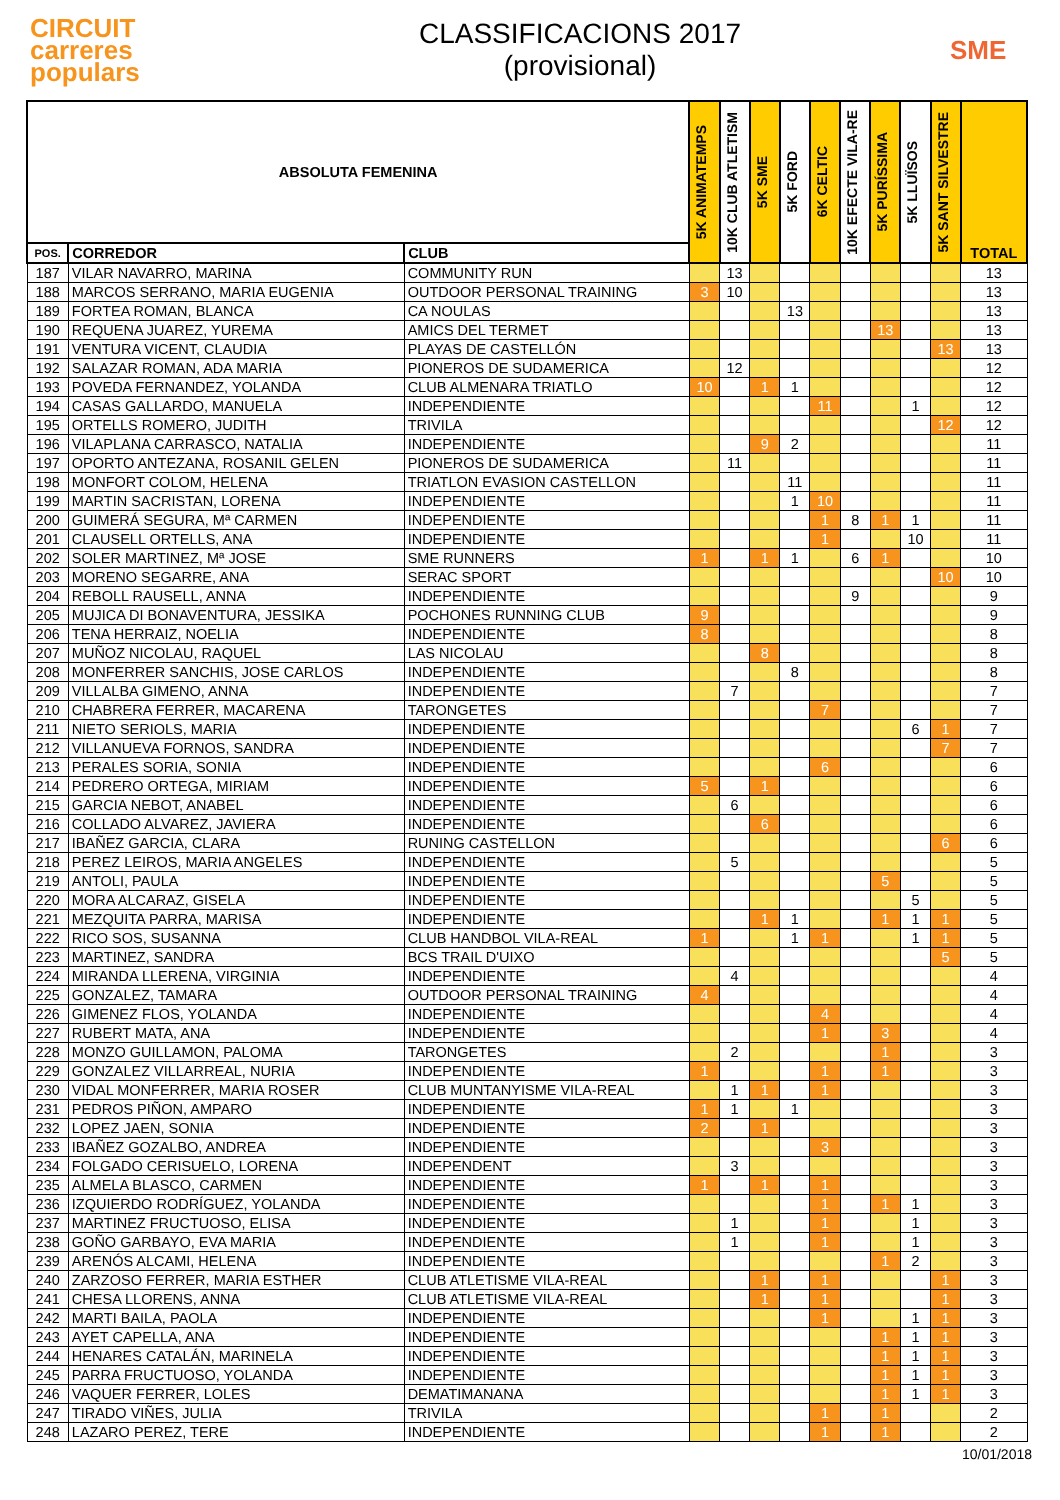CIRCUIT
carreres
populars
CLASSIFICACIONS 2017
(provisional)
SME
| ABSOLUTA FEMENINA | | | 5K ANIMATEMPS | 10K CLUB ATLETISM | 5K SME | 5K FORD | 6K CELTIC | 10K EFECTE VILA-RE | 5K PURÍSSIMA | 5K LLUÏSOS | 5K SANT SILVESTRE | TOTAL |
| --- | --- | --- | --- | --- | --- | --- | --- | --- | --- | --- | --- | --- |
| POS. | CORREDOR | CLUB | | | | | | | | | | |
| 187 | VILAR NAVARRO, MARINA | COMMUNITY RUN | | 13 | | | | | | | | 13 |
| 188 | MARCOS SERRANO, MARIA EUGENIA | OUTDOOR PERSONAL TRAINING | 3 | 10 | | | | | | | | 13 |
| 189 | FORTEA ROMAN, BLANCA | CA NOULAS | | | | 13 | | | | | | 13 |
| 190 | REQUENA JUAREZ, YUREMA | AMICS DEL TERMET | | | | | | | 13 | | | 13 |
| 191 | VENTURA VICENT, CLAUDIA | PLAYAS DE CASTELLÓN | | | | | | | | | 13 | 13 |
| 192 | SALAZAR ROMAN, ADA MARIA | PIONEROS DE SUDAMERICA | | 12 | | | | | | | | 12 |
| 193 | POVEDA FERNANDEZ, YOLANDA | CLUB ALMENARA TRIATLO | 10 | | 1 | 1 | | | | | | 12 |
| 194 | CASAS GALLARDO, MANUELA | INDEPENDIENTE | | | | | 11 | | | 1 | | 12 |
| 195 | ORTELLS ROMERO, JUDITH | TRIVILA | | | | | | | | | 12 | 12 |
| 196 | VILAPLANA CARRASCO, NATALIA | INDEPENDIENTE | | | 9 | 2 | | | | | | 11 |
| 197 | OPORTO ANTEZANA, ROSANIL GELEN | PIONEROS DE SUDAMERICA | | 11 | | | | | | | | 11 |
| 198 | MONFORT COLOM, HELENA | TRIATLON EVASION CASTELLON | | | | 11 | | | | | | 11 |
| 199 | MARTIN SACRISTAN, LORENA | INDEPENDIENTE | | | | 1 | 10 | | | | | 11 |
| 200 | GUIMERÁ SEGURA, Mª CARMEN | INDEPENDIENTE | | | | | 1 | 8 | 1 | 1 | | 11 |
| 201 | CLAUSELL ORTELLS, ANA | INDEPENDIENTE | | | | | 1 | | | 10 | | 11 |
| 202 | SOLER MARTINEZ, Mª JOSE | SME RUNNERS | 1 | | 1 | 1 | | 6 | 1 | | | 10 |
| 203 | MORENO SEGARRE, ANA | SERAC SPORT | | | | | | | | | 10 | 10 |
| 204 | REBOLL RAUSELL, ANNA | INDEPENDIENTE | | | | | | 9 | | | | 9 |
| 205 | MUJICA DI BONAVENTURA, JESSIKA | POCHONES RUNNING CLUB | 9 | | | | | | | | | 9 |
| 206 | TENA HERRAIZ, NOELIA | INDEPENDIENTE | 8 | | | | | | | | | 8 |
| 207 | MUÑOZ NICOLAU, RAQUEL | LAS NICOLAU | | | 8 | | | | | | | 8 |
| 208 | MONFERRER SANCHIS, JOSE CARLOS | INDEPENDIENTE | | | | 8 | | | | | | 8 |
| 209 | VILLALBA GIMENO, ANNA | INDEPENDIENTE | | 7 | | | | | | | | 7 |
| 210 | CHABRERA FERRER, MACARENA | TARONGETES | | | | | 7 | | | | | 7 |
| 211 | NIETO SERIOLS, MARIA | INDEPENDIENTE | | | | | | | | 6 | 1 | 7 |
| 212 | VILLANUEVA FORNOS, SANDRA | INDEPENDIENTE | | | | | | | | | 7 | 7 |
| 213 | PERALES SORIA, SONIA | INDEPENDIENTE | | | | | 6 | | | | | 6 |
| 214 | PEDRERO ORTEGA, MIRIAM | INDEPENDIENTE | 5 | | 1 | | | | | | | 6 |
| 215 | GARCIA NEBOT, ANABEL | INDEPENDIENTE | | 6 | | | | | | | | 6 |
| 216 | COLLADO ALVAREZ, JAVIERA | INDEPENDIENTE | | | 6 | | | | | | | 6 |
| 217 | IBAÑEZ GARCIA, CLARA | RUNING CASTELLON | | | | | | | | | 6 | 6 |
| 218 | PEREZ LEIROS, MARIA ANGELES | INDEPENDIENTE | | 5 | | | | | | | | 5 |
| 219 | ANTOLI, PAULA | INDEPENDIENTE | | | | | | | 5 | | | 5 |
| 220 | MORA ALCARAZ, GISELA | INDEPENDIENTE | | | | | | | | 5 | | 5 |
| 221 | MEZQUITA PARRA, MARISA | INDEPENDIENTE | | | 1 | 1 | | | 1 | 1 | 1 | 5 |
| 222 | RICO SOS, SUSANNA | CLUB HANDBOL VILA-REAL | 1 | | | 1 | 1 | | | 1 | 1 | 5 |
| 223 | MARTINEZ, SANDRA | BCS TRAIL D'UIXO | | | | | | | | | 5 | 5 |
| 224 | MIRANDA LLERENA, VIRGINIA | INDEPENDIENTE | | 4 | | | | | | | | 4 |
| 225 | GONZALEZ, TAMARA | OUTDOOR PERSONAL TRAINING | 4 | | | | | | | | | 4 |
| 226 | GIMENEZ FLOS, YOLANDA | INDEPENDIENTE | | | | | 4 | | | | | 4 |
| 227 | RUBERT MATA, ANA | INDEPENDIENTE | | | | | 1 | | 3 | | | 4 |
| 228 | MONZO GUILLAMON, PALOMA | TARONGETES | | 2 | | | | | 1 | | | 3 |
| 229 | GONZALEZ VILLARREAL, NURIA | INDEPENDIENTE | 1 | | | | 1 | | 1 | | | 3 |
| 230 | VIDAL MONFERRER, MARIA ROSER | CLUB MUNTANYISME VILA-REAL | | 1 | 1 | | 1 | | | | | 3 |
| 231 | PEDROS PIÑON, AMPARO | INDEPENDIENTE | 1 | 1 | | 1 | | | | | | 3 |
| 232 | LOPEZ JAEN, SONIA | INDEPENDIENTE | 2 | | 1 | | | | | | | 3 |
| 233 | IBAÑEZ GOZALBO, ANDREA | INDEPENDIENTE | | | | | 3 | | | | | 3 |
| 234 | FOLGADO CERISUELO, LORENA | INDEPENDENT | | 3 | | | | | | | | 3 |
| 235 | ALMELA BLASCO, CARMEN | INDEPENDIENTE | 1 | | 1 | | 1 | | | | | 3 |
| 236 | IZQUIERDO RODRÍGUEZ, YOLANDA | INDEPENDIENTE | | | | | 1 | | 1 | 1 | | 3 |
| 237 | MARTINEZ FRUCTUOSO, ELISA | INDEPENDIENTE | | 1 | | | 1 | | | 1 | | 3 |
| 238 | GOÑO GARBAYO, EVA MARIA | INDEPENDIENTE | | 1 | | | 1 | | | 1 | | 3 |
| 239 | ARENÓS ALCAMI, HELENA | INDEPENDIENTE | | | | | | | 1 | 2 | | 3 |
| 240 | ZARZOSO FERRER, MARIA ESTHER | CLUB ATLETISME VILA-REAL | | | 1 | | 1 | | | | 1 | 3 |
| 241 | CHESA LLORENS, ANNA | CLUB ATLETISME VILA-REAL | | | 1 | | 1 | | | | 1 | 3 |
| 242 | MARTI BAILA, PAOLA | INDEPENDIENTE | | | | | 1 | | | 1 | 1 | 3 |
| 243 | AYET CAPELLA, ANA | INDEPENDIENTE | | | | | | | 1 | 1 | 1 | 3 |
| 244 | HENARES CATALÁN, MARINELA | INDEPENDIENTE | | | | | | | 1 | 1 | 1 | 3 |
| 245 | PARRA FRUCTUOSO, YOLANDA | INDEPENDIENTE | | | | | | | 1 | 1 | 1 | 3 |
| 246 | VAQUER FERRER, LOLES | DEMATIMANANA | | | | | | | 1 | 1 | 1 | 3 |
| 247 | TIRADO VIÑES, JULIA | TRIVILA | | | | | 1 | | 1 | | | 2 |
| 248 | LAZARO PEREZ, TERE | INDEPENDIENTE | | | | | 1 | | 1 | | | 2 |
10/01/2018